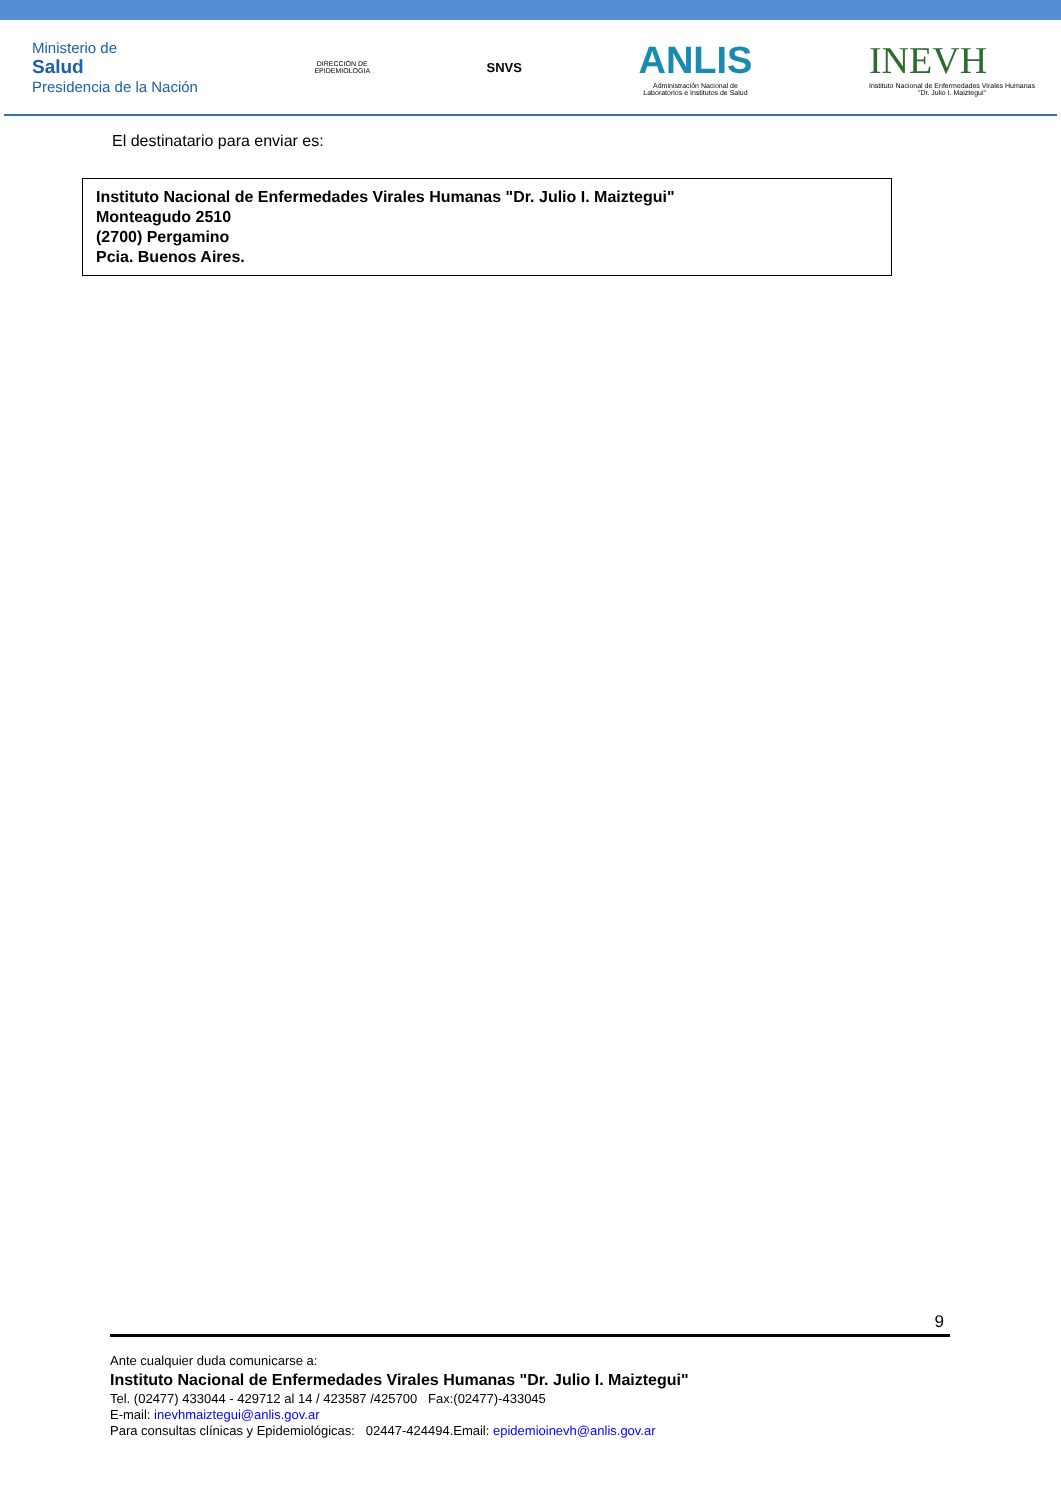Ministerio de
Salud
Presidencia de la Nación
DIRECCIÓN DE
EPIDEMIOLOGIA
SNVS
ANLIS
Administración Nacional de
Laboratorios e Institutos de Salud
INEVH
Instituto Nacional de Enfermedades Virales Humanas
"Dr. Julio I. Maiztegui"
El destinatario para enviar es:
Instituto Nacional de Enfermedades Virales Humanas "Dr. Julio I. Maiztegui"
Monteagudo 2510
(2700) Pergamino
Pcia. Buenos Aires.
9
Ante cualquier duda comunicarse a:
Instituto Nacional de Enfermedades Virales Humanas "Dr. Julio I. Maiztegui"
Tel. (02477) 433044 - 429712 al 14 / 423587 /425700 Fax:(02477)-433045
E-mail: inevhmaiztegui@anlis.gov.ar
Para consultas clínicas y Epidemiológicas: 02447-424494.Email: epidemioinevh@anlis.gov.ar